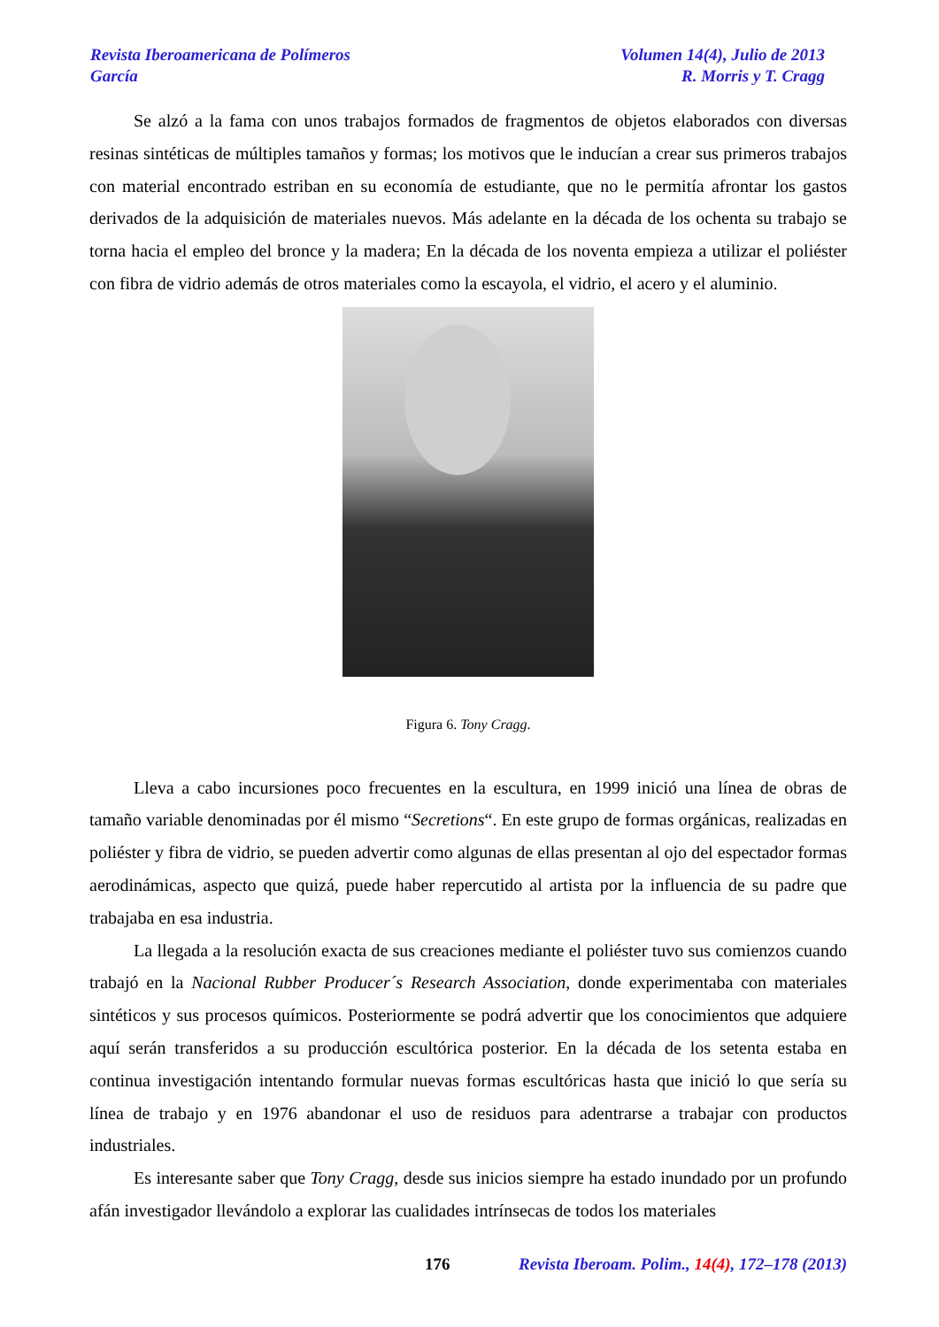Revista Iberoamericana de Polímeros Volumen 14(4), Julio de 2013
García R. Morris y T. Cragg
Se alzó a la fama con unos trabajos formados de fragmentos de objetos elaborados con diversas resinas sintéticas de múltiples tamaños y formas; los motivos que le inducían a crear sus primeros trabajos con material encontrado estriban en su economía de estudiante, que no le permitía afrontar los gastos derivados de la adquisición de materiales nuevos. Más adelante en la década de los ochenta su trabajo se torna hacia el empleo del bronce y la madera; En la década de los noventa empieza a utilizar el poliéster con fibra de vidrio además de otros materiales como la escayola, el vidrio, el acero y el aluminio.
Figura 6. Tony Cragg.
Lleva a cabo incursiones poco frecuentes en la escultura, en 1999 inició una línea de obras de tamaño variable denominadas por él mismo “Secretions“. En este grupo de formas orgánicas, realizadas en poliéster y fibra de vidrio, se pueden advertir como algunas de ellas presentan al ojo del espectador formas aerodinámicas, aspecto que quizá, puede haber repercutido al artista por la influencia de su padre que trabajaba en esa industria.
La llegada a la resolución exacta de sus creaciones mediante el poliéster tuvo sus comienzos cuando trabajó en la Nacional Rubber Producer´s Research Association, donde experimentaba con materiales sintéticos y sus procesos químicos. Posteriormente se podrá advertir que los conocimientos que adquiere aquí serán transferidos a su producción escultórica posterior. En la década de los setenta estaba en continua investigación intentando formular nuevas formas escultóricas hasta que inició lo que sería su línea de trabajo y en 1976 abandonar el uso de residuos para adentrarse a trabajar con productos industriales.
Es interesante saber que Tony Cragg, desde sus inicios siempre ha estado inundado por un profundo afán investigador llevándolo a explorar las cualidades intrínsecas de todos los materiales
176 Revista Iberoam. Polim., 14(4), 172–178 (2013)